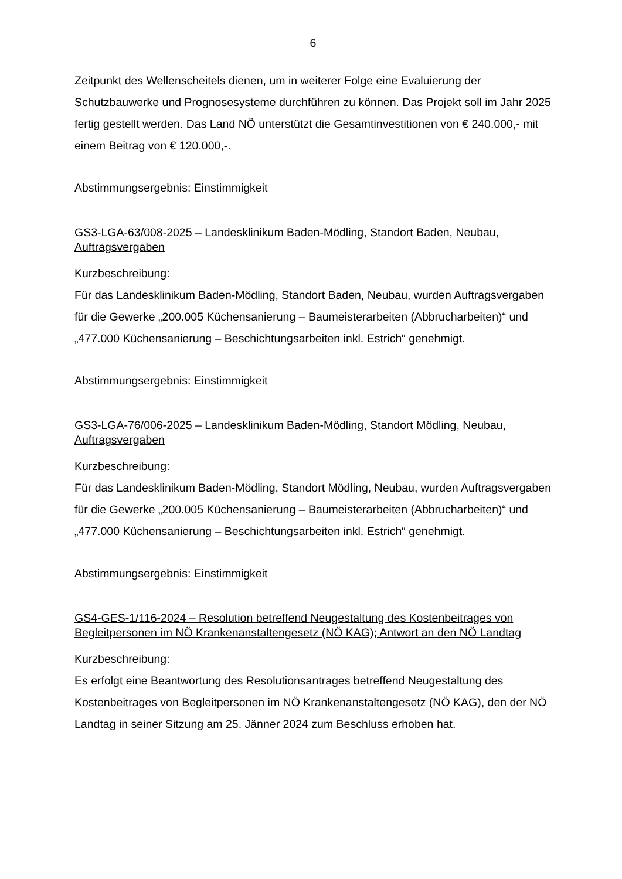6
Zeitpunkt des Wellenscheitels dienen, um in weiterer Folge eine Evaluierung der Schutzbauwerke und Prognosesysteme durchführen zu können. Das Projekt soll im Jahr 2025 fertig gestellt werden. Das Land NÖ unterstützt die Gesamtinvestitionen von € 240.000,- mit einem Beitrag von € 120.000,-.
Abstimmungsergebnis: Einstimmigkeit
GS3-LGA-63/008-2025 – Landesklinikum Baden-Mödling, Standort Baden, Neubau, Auftragsvergaben
Kurzbeschreibung:
Für das Landesklinikum Baden-Mödling, Standort Baden, Neubau, wurden Auftragsvergaben für die Gewerke „200.005 Küchensanierung – Baumeisterarbeiten (Abbrucharbeiten)“ und „477.000 Küchensanierung – Beschichtungsarbeiten inkl. Estrich“ genehmigt.
Abstimmungsergebnis: Einstimmigkeit
GS3-LGA-76/006-2025 – Landesklinikum Baden-Mödling, Standort Mödling, Neubau, Auftragsvergaben
Kurzbeschreibung:
Für das Landesklinikum Baden-Mödling, Standort Mödling, Neubau, wurden Auftragsvergaben für die Gewerke „200.005 Küchensanierung – Baumeisterarbeiten (Abbrucharbeiten)“ und „477.000 Küchensanierung – Beschichtungsarbeiten inkl. Estrich“ genehmigt.
Abstimmungsergebnis: Einstimmigkeit
GS4-GES-1/116-2024 – Resolution betreffend Neugestaltung des Kostenbeitrages von Begleitpersonen im NÖ Krankenanstaltengesetz (NÖ KAG); Antwort an den NÖ Landtag
Kurzbeschreibung:
Es erfolgt eine Beantwortung des Resolutionsantrages betreffend Neugestaltung des Kostenbeitrages von Begleitpersonen im NÖ Krankenanstaltengesetz (NÖ KAG), den der NÖ Landtag in seiner Sitzung am 25. Jänner 2024 zum Beschluss erhoben hat.